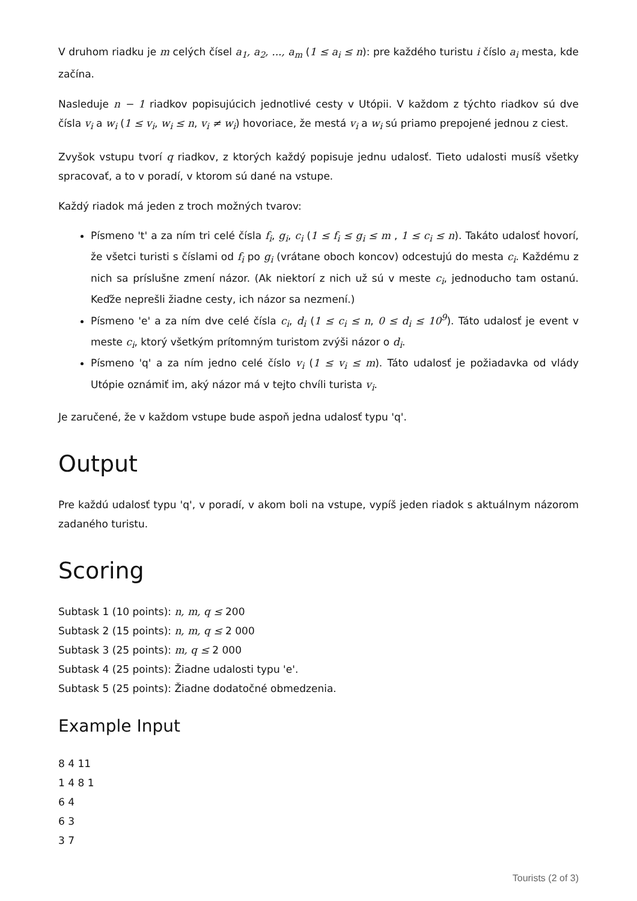V druhom riadku je m celých čísel a<sub>1</sub>, a<sub>2</sub>, ..., a<sub>m</sub> (1 ≤ a<sub>i</sub> ≤ n): pre každého turistu i číslo a<sub>i</sub> mesta, kde začína.
Nasleduje n − 1 riadkov popisujúcich jednotlivé cesty v Utópii. V každom z týchto riadkov sú dve čísla v<sub>i</sub> a w<sub>i</sub> (1 ≤ v<sub>i</sub>, w<sub>i</sub> ≤ n, v<sub>i</sub> ≠ w<sub>i</sub>) hovoriace, že mestá v<sub>i</sub> a w<sub>i</sub> sú priamo prepojené jednou z ciest.
Zvyšok vstupu tvorí q riadkov, z ktorých každý popisuje jednu udalosť. Tieto udalosti musíš všetky spracovať, a to v poradí, v ktorom sú dané na vstupe.
Každý riadok má jeden z troch možných tvarov:
Písmeno 't' a za ním tri celé čísla f<sub>i</sub>, g<sub>i</sub>, c<sub>i</sub> (1 ≤ f<sub>i</sub> ≤ g<sub>i</sub> ≤ m , 1 ≤ c<sub>i</sub> ≤ n). Takáto udalosť hovorí, že všetci turisti s číslami od f<sub>i</sub> po g<sub>i</sub> (vrátane oboch koncov) odcestujú do mesta c<sub>i</sub>. Každému z nich sa príslušne zmení názor. (Ak niektorí z nich už sú v meste c<sub>i</sub>, jednoducho tam ostanú. Keďže neprešli žiadne cesty, ich názor sa nezmení.)
Písmeno 'e' a za ním dve celé čísla c<sub>i</sub>, d<sub>i</sub> (1 ≤ c<sub>i</sub> ≤ n, 0 ≤ d<sub>i</sub> ≤ 10<sup>9</sup>). Táto udalosť je event v meste c<sub>i</sub>, ktorý všetkým prítomným turistom zvýši názor o d<sub>i</sub>.
Písmeno 'q' a za ním jedno celé číslo v<sub>i</sub> (1 ≤ v<sub>i</sub> ≤ m). Táto udalosť je požiadavka od vlády Utópie oznámiť im, aký názor má v tejto chvíli turista v<sub>i</sub>.
Je zaručené, že v každom vstupe bude aspoň jedna udalosť typu 'q'.
Output
Pre každú udalosť typu 'q', v poradí, v akom boli na vstupe, vypíš jeden riadok s aktuálnym názorom zadaného turistu.
Scoring
Subtask 1 (10 points): n, m, q ≤ 200
Subtask 2 (15 points): n, m, q ≤ 2 000
Subtask 3 (25 points): m, q ≤ 2 000
Subtask 4 (25 points): Žiadne udalosti typu 'e'.
Subtask 5 (25 points): Žiadne dodatočné obmedzenia.
Example Input
8 4 11
1 4 8 1
6 4
6 3
3 7
Tourists (2 of 3)